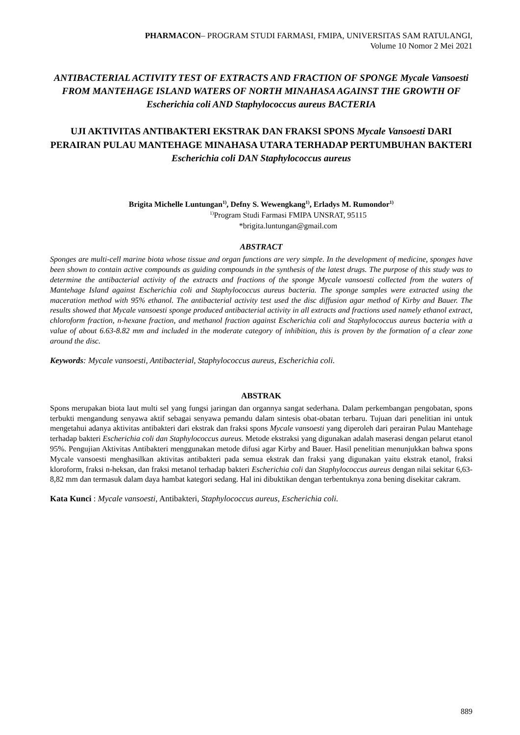PHARMACON– PROGRAM STUDI FARMASI, FMIPA, UNIVERSITAS SAM RATULANGI,
Volume 10 Nomor 2 Mei 2021
ANTIBACTERIAL ACTIVITY TEST OF EXTRACTS AND FRACTION OF SPONGE Mycale Vansoesti FROM MANTEHAGE ISLAND WATERS OF NORTH MINAHASA AGAINST THE GROWTH OF Escherichia coli AND Staphylococcus aureus BACTERIA
UJI AKTIVITAS ANTIBAKTERI EKSTRAK DAN FRAKSI SPONS Mycale Vansoesti DARI PERAIRAN PULAU MANTEHAGE MINAHASA UTARA TERHADAP PERTUMBUHAN BAKTERI Escherichia coli DAN Staphylococcus aureus
Brigita Michelle Luntungan<sup>1)</sup>, Defny S. Wewengkang<sup>1)</sup>, Erladys M. Rumondor<sup>1)</sup>
<sup>1)</sup> Program Studi Farmasi FMIPA UNSRAT, 95115
*brigita.luntungan@gmail.com
ABSTRACT
Sponges are multi-cell marine biota whose tissue and organ functions are very simple. In the development of medicine, sponges have been shown to contain active compounds as guiding compounds in the synthesis of the latest drugs. The purpose of this study was to determine the antibacterial activity of the extracts and fractions of the sponge Mycale vansoesti collected from the waters of Mantehage Island against Escherichia coli and Staphylococcus aureus bacteria. The sponge samples were extracted using the maceration method with 95% ethanol. The antibacterial activity test used the disc diffusion agar method of Kirby and Bauer. The results showed that Mycale vansoesti sponge produced antibacterial activity in all extracts and fractions used namely ethanol extract, chloroform fraction, n-hexane fraction, and methanol fraction against Escherichia coli and Staphylococcus aureus bacteria with a value of about 6.63-8.82 mm and included in the moderate category of inhibition, this is proven by the formation of a clear zone around the disc.
Keywords: Mycale vansoesti, Antibacterial, Staphylococcus aureus, Escherichia coli.
ABSTRAK
Spons merupakan biota laut multi sel yang fungsi jaringan dan organnya sangat sederhana. Dalam perkembangan pengobatan, spons terbukti mengandung senyawa aktif sebagai senyawa pemandu dalam sintesis obat-obatan terbaru. Tujuan dari penelitian ini untuk mengetahui adanya aktivitas antibakteri dari ekstrak dan fraksi spons Mycale vansoesti yang diperoleh dari perairan Pulau Mantehage terhadap bakteri Escherichia coli dan Staphylococcus aureus. Metode ekstraksi yang digunakan adalah maserasi dengan pelarut etanol 95%. Pengujian Aktivitas Antibakteri menggunakan metode difusi agar Kirby and Bauer. Hasil penelitian menunjukkan bahwa spons Mycale vansoesti menghasilkan aktivitas antibakteri pada semua ekstrak dan fraksi yang digunakan yaitu ekstrak etanol, fraksi kloroform, fraksi n-heksan, dan fraksi metanol terhadap bakteri Escherichia coli dan Staphylococcus aureus dengan nilai sekitar 6,63-8,82 mm dan termasuk dalam daya hambat kategori sedang. Hal ini dibuktikan dengan terbentuknya zona bening disekitar cakram.
Kata Kunci : Mycale vansoesti, Antibakteri, Staphylococcus aureus, Escherichia coli.
889